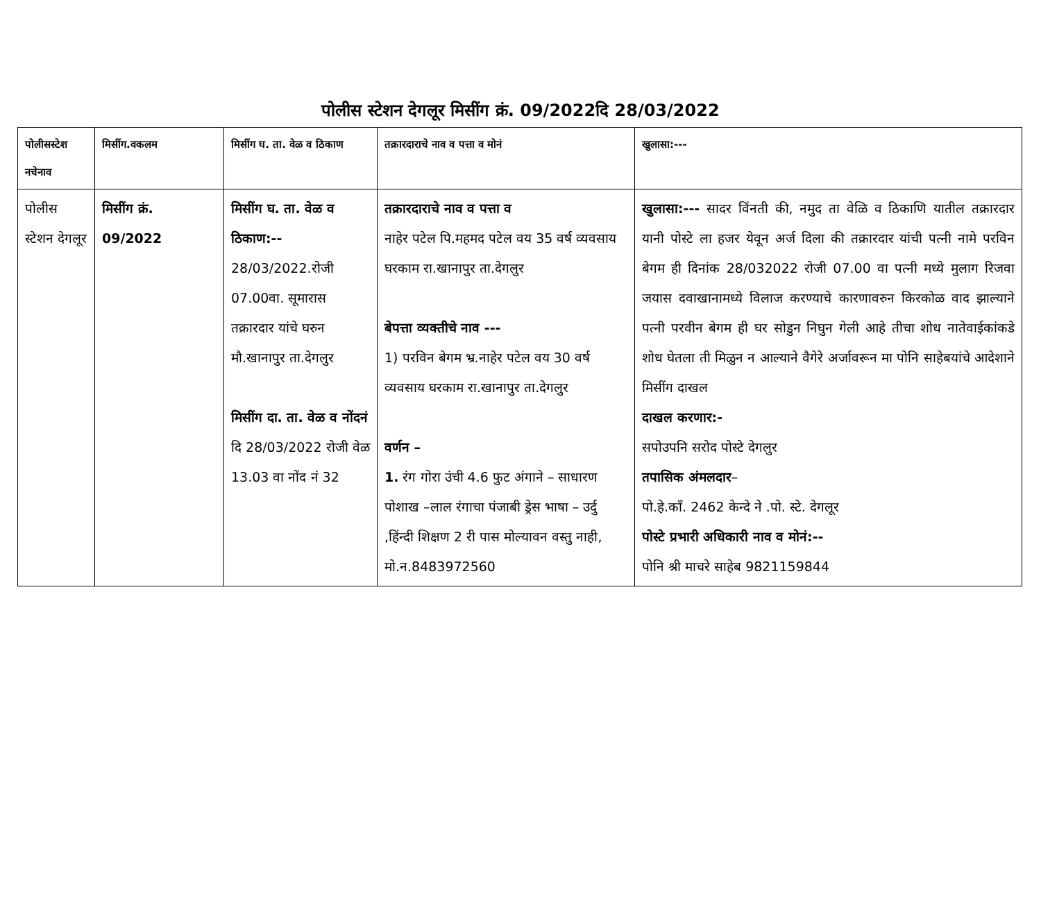पोलीस स्टेशन देगलूर मिसींग क्रं. 09/2022दि 28/03/2022
| पोलीसस्टेश नचेनाव | मिसींग.वकलम | मिसींग घ. ता. वेळ व ठिकाण | तक्रारदाराचे नाव व पत्ता व मोनं | खुलासा:--- |
| --- | --- | --- | --- | --- |
| पोलीस स्टेशन देगलूर | मिसींग क्रं. 09/2022 | मिसींग घ. ता. वेळ व ठिकाण:-- 28/03/2022.रोजी 07.00वा. सूमारास तक्रारदार यांचे घरुन मौ.खानापुर ता.देगलुर मिसींग दा. ता. वेळ व नोंदनं दि 28/03/2022 रोजी वेळ 13.03 वा नोंद नं 32 | तक्रारदाराचे नाव व पत्ता व नाहेर पटेल पि.महमद पटेल वय 35 वर्ष व्यवसाय घरकाम रा.खानापुर ता.देगलुर बेपत्ता व्यक्तीचे नाव --- 1) परविन बेगम भ्र.नाहेर पटेल वय 30 वर्ष व्यवसाय घरकाम रा.खानापुर ता.देगलुर वर्णन – 1. रंग गोरा उंची 4.6 फुट अंगाने – साधारण पोशाख –लाल रंगाचा पंजाबी ड्रेस भाषा – उर्दु ,हिंन्दी शिक्षण 2 री पास मोल्यावन वस्तु नाही, मो.न.8483972560 | खुलासा:--- सादर विंनती की, नमुद ता वेळि व ठिकाणि यातील तक्रारदार यानी पोस्टे ला हजर येवून अर्ज दिला की तक्रारदार यांची पत्नी नामे परविन बेगम ही दिनांक 28/032022 रोजी 07.00 वा पत्नी मध्ये मुलाग रिजवा जयास दवाखानामध्ये विलाज करण्याचे कारणावरुन किरकोळ वाद झाल्याने पत्नी परवीन बेगम ही घर सोडुन निघुन गेली आहे तीचा शोध नातेवाईकांकडे शोध घेतला ती मिळुन न आल्याने वैगेरे अर्जावरून मा पोनि साहेबयांचे आदेशाने मिसींग दाखल दाखल करणार:- सपोउपनि सरोद पोस्टे देगलुर तपासिक अंमलदार – पो.हे.काँ. 2462 केन्दे ने .पो. स्टे. देगलूर पोस्टे प्रभारी अधिकारी नाव व मोनं:-- पोनि श्री माचरे साहेब 9821159844 |